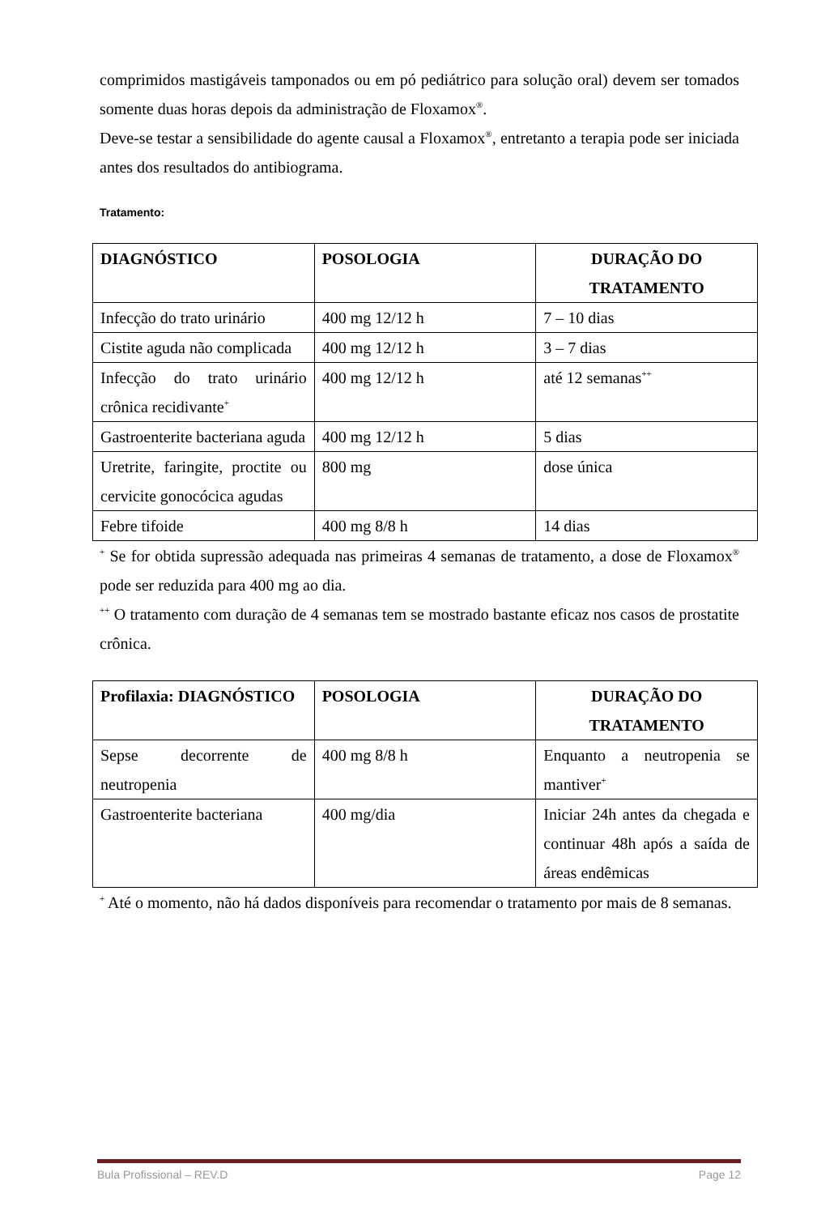comprimidos mastigáveis tamponados ou em pó pediátrico para solução oral) devem ser tomados somente duas horas depois da administração de Floxamox<sup>®</sup>.
Deve-se testar a sensibilidade do agente causal a Floxamox<sup>®</sup>, entretanto a terapia pode ser iniciada antes dos resultados do antibiograma.
Tratamento:
| DIAGNÓSTICO | POSOLOGIA | DURAÇÃO DO TRATAMENTO |
| --- | --- | --- |
| Infecção do trato urinário | 400 mg 12/12 h | 7 – 10 dias |
| Cistite aguda não complicada | 400 mg 12/12 h | 3 – 7 dias |
| Infecção do trato urinário crônica recidivante<sup>+</sup> | 400 mg 12/12 h | até 12 semanas<sup>++</sup> |
| Gastroenterite bacteriana aguda | 400 mg 12/12 h | 5 dias |
| Uretrite, faringite, proctite ou cervicite gonocócica agudas | 800 mg | dose única |
| Febre tifoide | 400 mg 8/8 h | 14 dias |
<sup>+</sup> Se for obtida supressão adequada nas primeiras 4 semanas de tratamento, a dose de Floxamox<sup>®</sup> pode ser reduzida para 400 mg ao dia.
<sup>++</sup> O tratamento com duração de 4 semanas tem se mostrado bastante eficaz nos casos de prostatite crônica.
| Profilaxia: DIAGNÓSTICO | POSOLOGIA | DURAÇÃO DO TRATAMENTO |
| --- | --- | --- |
| Sepse decorrente de neutropenia | 400 mg 8/8 h | Enquanto a neutropenia se mantiver<sup>+</sup> |
| Gastroenterite bacteriana | 400 mg/dia | Iniciar 24h antes da chegada e continuar 48h após a saída de áreas endêmicas |
<sup>+</sup> Até o momento, não há dados disponíveis para recomendar o tratamento por mais de 8 semanas.
Bula Profissional – REV.D Page 12